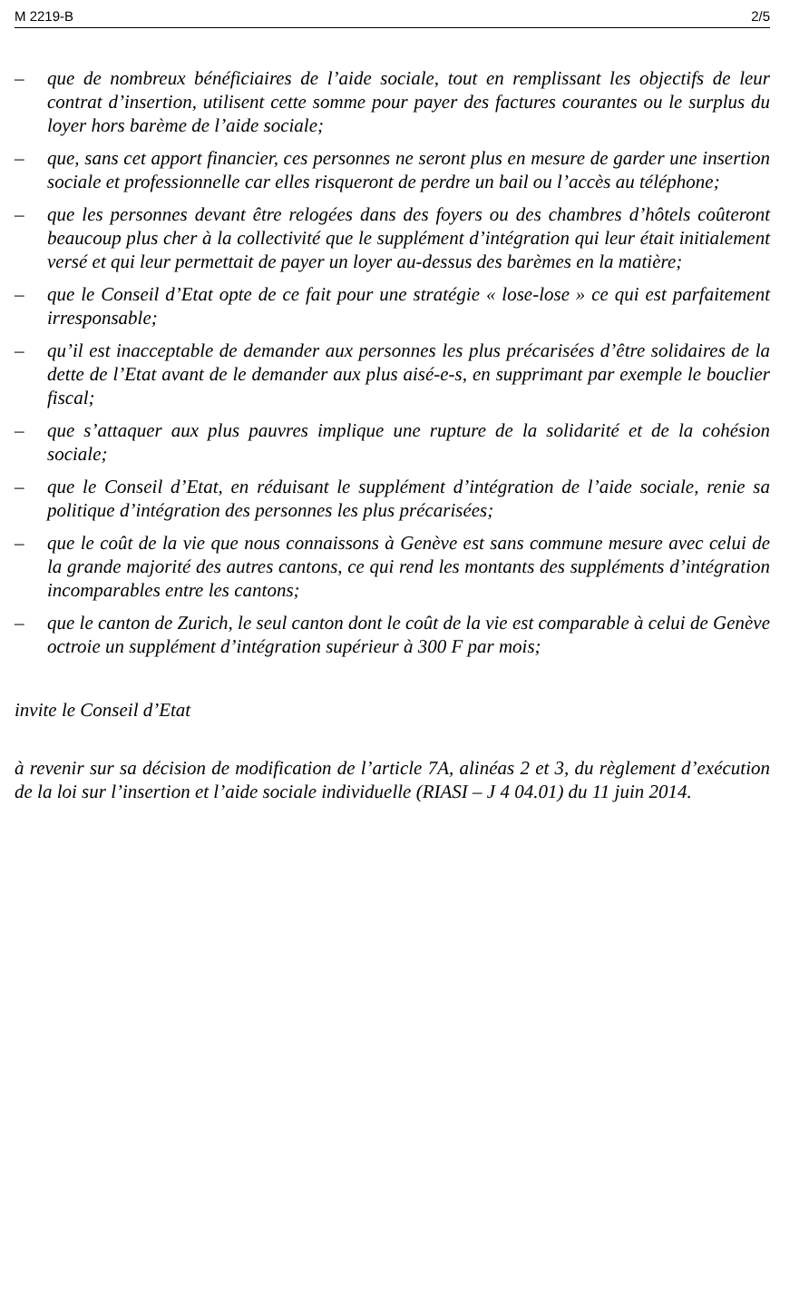M 2219-B 2/5
– que de nombreux bénéficiaires de l’aide sociale, tout en remplissant les objectifs de leur contrat d’insertion, utilisent cette somme pour payer des factures courantes ou le surplus du loyer hors barème de l’aide sociale;
– que, sans cet apport financier, ces personnes ne seront plus en mesure de garder une insertion sociale et professionnelle car elles risqueront de perdre un bail ou l’accès au téléphone;
– que les personnes devant être relogées dans des foyers ou des chambres d’hôtels coûteront beaucoup plus cher à la collectivité que le supplément d’intégration qui leur était initialement versé et qui leur permettait de payer un loyer au-dessus des barèmes en la matière;
– que le Conseil d’Etat opte de ce fait pour une stratégie « lose-lose » ce qui est parfaitement irresponsable;
– qu’il est inacceptable de demander aux personnes les plus précarisées d’être solidaires de la dette de l’Etat avant de le demander aux plus aisé-e-s, en supprimant par exemple le bouclier fiscal;
– que s’attaquer aux plus pauvres implique une rupture de la solidarité et de la cohésion sociale;
– que le Conseil d’Etat, en réduisant le supplément d’intégration de l’aide sociale, renie sa politique d’intégration des personnes les plus précarisées;
– que le coût de la vie que nous connaissons à Genève est sans commune mesure avec celui de la grande majorité des autres cantons, ce qui rend les montants des suppléments d’intégration incomparables entre les cantons;
– que le canton de Zurich, le seul canton dont le coût de la vie est comparable à celui de Genève octroie un supplément d’intégration supérieur à 300 F par mois;
invite le Conseil d’Etat
à revenir sur sa décision de modification de l’article 7A, alinéas 2 et 3, du règlement d’exécution de la loi sur l’insertion et l’aide sociale individuelle (RIASI – J 4 04.01) du 11 juin 2014.